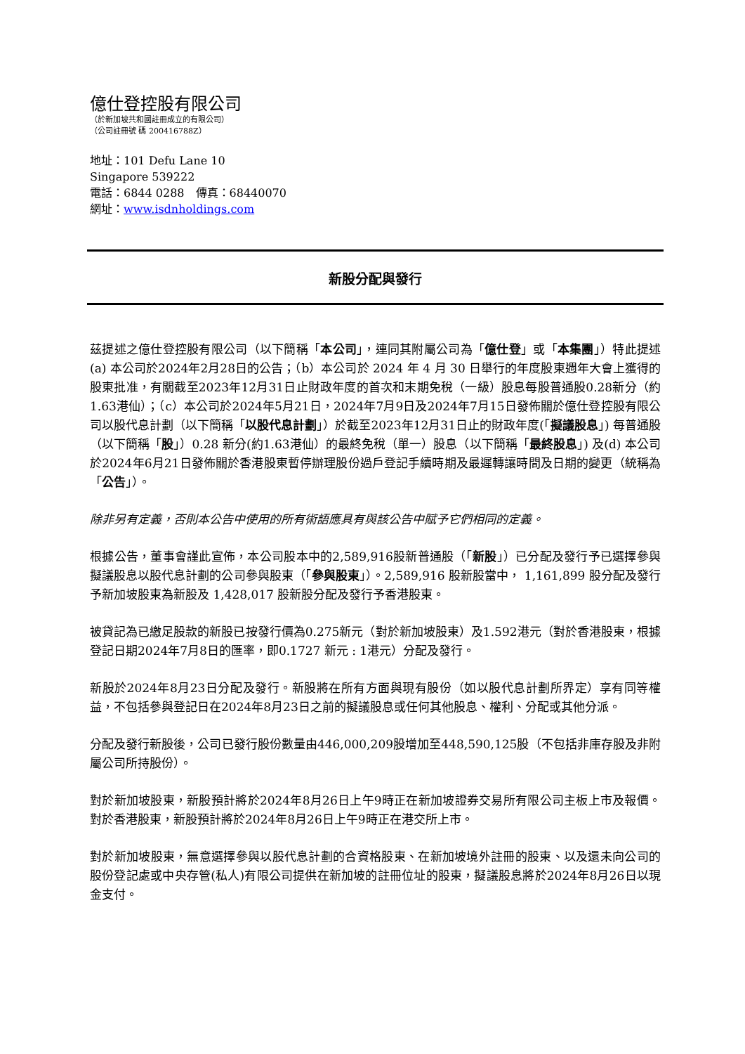億仕登控股有限公司
（於新加坡共和國註冊成立的有限公司）
（公司註冊號 碼 200416788Z）
地址：101 Defu Lane 10
Singapore 539222
電話：6844 0288　傳真：68440070
網址：www.isdnholdings.com
新股分配與發行
茲提述之億仕登控股有限公司（以下簡稱「本公司」，連同其附屬公司為「億仕登」或「本集團」）特此提述 (a) 本公司於2024年2月28日的公告；（b）本公司於 2024 年 4 月 30 日舉行的年度股東週年大會上獲得的股東批准，有關截至2023年12月31日止財政年度的首次和末期免稅（一級）股息每股普通股0.28新分（約1.63港仙）；（c）本公司於2024年5月21日，2024年7月9日及2024年7月15日發佈關於億仕登控股有限公司以股代息計劃（以下簡稱「以股代息計劃」）於截至2023年12月31日止的財政年度(「擬議股息」) 每普通股（以下簡稱「股」）0.28 新分(約1.63港仙）的最終免稅（單一）股息（以下簡稱「最終股息」) 及(d) 本公司於2024年6月21日發佈關於香港股東暫停辦理股份過戶登記手續時期及最遲轉讓時間及日期的變更（統稱為「公告」）。
除非另有定義，否則本公告中使用的所有術語應具有與該公告中賦予它們相同的定義。
根據公告，董事會謹此宣佈，本公司股本中的2,589,916股新普通股（「新股」）已分配及發行予已選擇參與擬議股息以股代息計劃的公司參與股東（「參與股東」）。2,589,916 股新股當中， 1,161,899 股分配及發行予新加坡股東為新股及 1,428,017 股新股分配及發行予香港股東。
被貸記為已繳足股款的新股已按發行價為0.275新元（對於新加坡股東）及1.592港元（對於香港股東，根據登記日期2024年7月8日的匯率，即0.1727 新元 : 1港元）分配及發行。
新股於2024年8月23日分配及發行。新股將在所有方面與現有股份（如以股代息計劃所界定）享有同等權益，不包括參與登記日在2024年8月23日之前的擬議股息或任何其他股息、權利、分配或其他分派。
分配及發行新股後，公司已發行股份數量由446,000,209股增加至448,590,125股（不包括非庫存股及非附屬公司所持股份）。
對於新加坡股東，新股預計將於2024年8月26日上午9時正在新加坡證券交易所有限公司主板上市及報價。對於香港股東，新股預計將於2024年8月26日上午9時正在港交所上市。
對於新加坡股東，無意選擇參與以股代息計劃的合資格股東、在新加坡境外註冊的股東、以及還未向公司的股份登記處或中央存管(私人)有限公司提供在新加坡的註冊位址的股東，擬議股息將於2024年8月26日以現金支付。